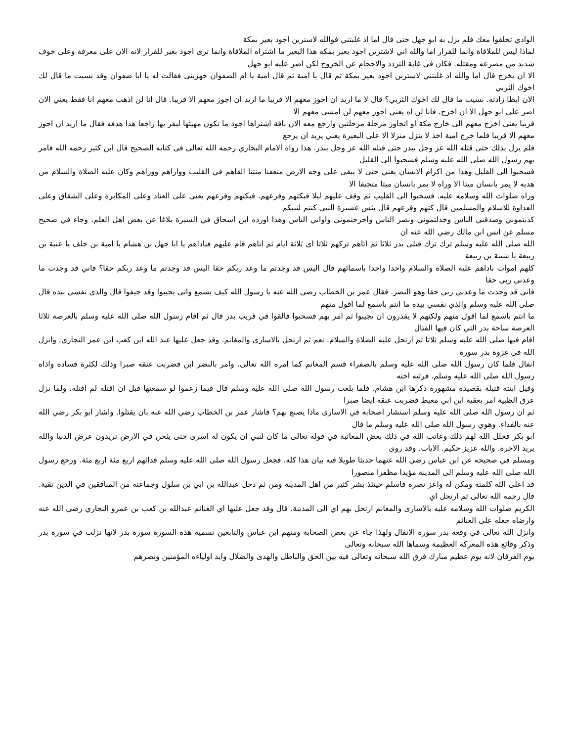الوادي تخلفوا معك فلم يزل به ابو جهل حتى قال اما اذ غلبتني فوالله لاسترين اجود بعير بمكة
لماذا ليس للملاقاة وانما للفرار اما والله اني لاشترين اجود بعير بمكة هذا البعير ما اشتراه الملاقاة وانما ترى اجود بعير للفرار لانه الان على معرفة وعلى خوف شديد من مصرعه ومقتله. فكان في غاية التردد والاحجام عن الخروج لكن اصر عليه ابو جهل
الا ان يخرج قال اما والله اذ غلبتني لاسترين اجود بعير بمكة ثم قال يا امية ثم قال امية يا ام الصفوان جهزيني فقالت له يا ابا صفوان وقد نسيت ما قال لك اخوك الثربي
الان ايظا زادته. نسيت ما قال لك اخوك الثربي؟ قال لا ما اريد ان اجوز معهم الا قريبا ما اريد ان اجوز معهم الا قريبا. قال انا لن اذهب معهم انا فقط يعني الان اصر علي ابو جهل الا ان اخرج. فانا لن اه يعني اجوز معهم لن امشي معهم الا
قريبا يعني اخرج معهم الى خارج مكة او اتجاوز مرحلة مرحلتين وارجع معه الان ناقة اشتراها اجود ما تكون مهيئها ليفر بها راجعا هذا هدفه فقال ما اريد ان اجوز معهم الا قريبا فلما خرج امية اخذ لا ينزل منزلا الا على البعيرة يعني يريد ان يرجع
فلم يزل بذلك حتى قتله الله عز وجل ببدر حتى قتله الله عز وجل ببدر. هذا رواه الامام البخاري رحمه الله تعالى في كتابه الصحيح قال ابن كثير رحمه الله فامر بهم رسول الله صلى الله عليه وسلم فسحبوا الى القليل
فسحبوا الى القليل وهذا من اكرام الانسان يعني حتى لا يبقى على وجه الارض متعفنا منتنا القاهم في القليب وواراهم ووراهم وكان عليه الصلاة والسلام من هديه لا يمر بانسان ميتا الا وراه لا يمر بانسان ميتا متجيفا الا
وراه صلوات الله وسلامه عليه. فسحبوا الى القليب ثم وقف عليهم ليلا فبكتهم وقرعهم. فبكتهم وقرعهم يعني على العناد وعلى المكابرة وعلى الشقاق وعلى العداوة للاسلام والمسلمين قال كتهم وقرعهم قال بئس عشيرة النبي كنتم لنبيكم
كذبتموني وصدقني الناس وخذلتموني ونصر الناس واخرجتموني واواني الناس وهذا اورده ابن اسحاق في السيرة بلاغا عن بعض اهل العلم. وجاء في صحيح مسلم عن انس ابن مالك رضي الله عنه ان
الله صلى الله عليه وسلم ترك ترك قتلى بدر ثلاثا ثم اتاهم تركهم ثلاثا اي ثلاثة ايام ثم اتاهم قام عليهم فناداهم يا ابا جهل بن هشام يا امية بن خلف يا عتبة بن ربيعة يا شيبة بن ربيعة
كلهم اموات ناداهم عليه الصلاة والسلام واحدا واحدا باسمائهم قال اليس قد وجدتم ما وعد ربكم حقا اليس قد وجدتم ما وعد ربكم حقا؟ فاني قد وجدت ما وعدني ربي حقا
فاني قد وجدت ما وعدني ربي حقا وهو النصر. فقال عمر بن الخطاب رضي الله عنه يا رسول الله كيف يسمع وانى يجيبوا وقد جيفوا قال والذي نفسي بيده قال صلى الله عليه وسلم والذي نفسي بيده ما انتم باسمع لما اقول منهم
ما انتم باسمع لما اقول منهم ولكنهم لا يقدرون ان يجيبوا ثم امر بهم فسحبوا فالقوا في قريب بدر قال ثم اقام رسول الله صلى الله عليه وسلم بالعرصة ثلاثا العرصة ساحة بدر التي كان فيها القتال
اقام فيها صلى الله عليه وسلم ثلاثا ثم ارتحل عليه الصلاة والسلام. نعم ثم ارتحل بالاسارى والمغانم. وقد جعل عليها عبد الله ابن كعب ابن عمر النجاري. وانزل الله في غزوة بدر سورة
انفال فلما كان رسول الله صلى الله عليه وسلم بالصفراء قسم المغانم كما امره الله تعالى. وامر بالنضر ابن فضربت عنقه صبرا وذلك لكثرة فساده واذاه رسول الله صلى الله عليه وسلم. فرثته اخته
وقيل ابنته قتيلة بقصيدة مشهورة ذكرها ابن هشام. فلما بلغت رسول الله صلى الله عليه وسلم قال فيما زعموا لو سمعتها قبل ان اقتله لم اقتله. ولما نزل عرق الظبية امر بعقبة ابن ابي معيط فضربت عنقه ايضا صبرا
ثم ان رسول الله صلى الله عليه وسلم استشار اصحابه في الاسارى ماذا يصنع بهم؟ فاشار عمر بن الخطاب رضي الله عنه بان يقتلوا. واشار ابو بكر رضي الله عنه بالفداء. وهوي رسول الله صلى الله عليه وسلم ما قال
ابو بكر فحلل الله لهم ذلك وعاتب الله في ذلك بعض المعاتبة في قوله تعالى ما كان لنبي ان يكون له اسرى حتى يثخن في الارض تريدون عرض الدنيا والله يريد الاخرة. والله عزيز حكيم. الايات. وقد روى
ومسلم في صحيحه عن ابن عباس رضي الله عنهما حديثا طويلا فيه بيان هذا كله. فجعل رسول الله صلى الله عليه وسلم فدائهم اربع مئة اربع مئة. ورجع رسول الله صلى الله عليه وسلم الى المدينة مؤيدا مظفرا منصورا
قد اعلى الله كلمته ومكن له واعز نصره فاسلم حينئذ بشر كثير من اهل المدينة ومن ثم دخل عبدالله بن ابي بن سلول وجماعته من المنافقين في الدين تقية. قال رحمه الله تعالى ثم ارتحل اي
الكريم صلوات الله وسلامه عليه بالاسارى والمغانم ارتحل بهم اي الى المدينة. قال وقد جعل عليها اي الغنائم عبدالله بن كعب بن عمرو النجاري رضي الله عنه وارضاه جعله على الغنائم
وانزل الله تعالى في وقعة بدر سورة الانفال ولهذا جاء عن بعض الصحابة ومنهم ابن عباس والتابعين تسمية هذه السورة سورة بدر لانها نزلت في سورة بدر وذكر وقائع هذه المعركة العظيمة وسماها الله سبحانه وتعالى
يوم الفرقان لانه يوم عظيم مبارك فرق الله سبحانه وتعالى فيه بين الحق والباطل والهدى والضلال وايد اولياءه المؤمنين ونصرهم